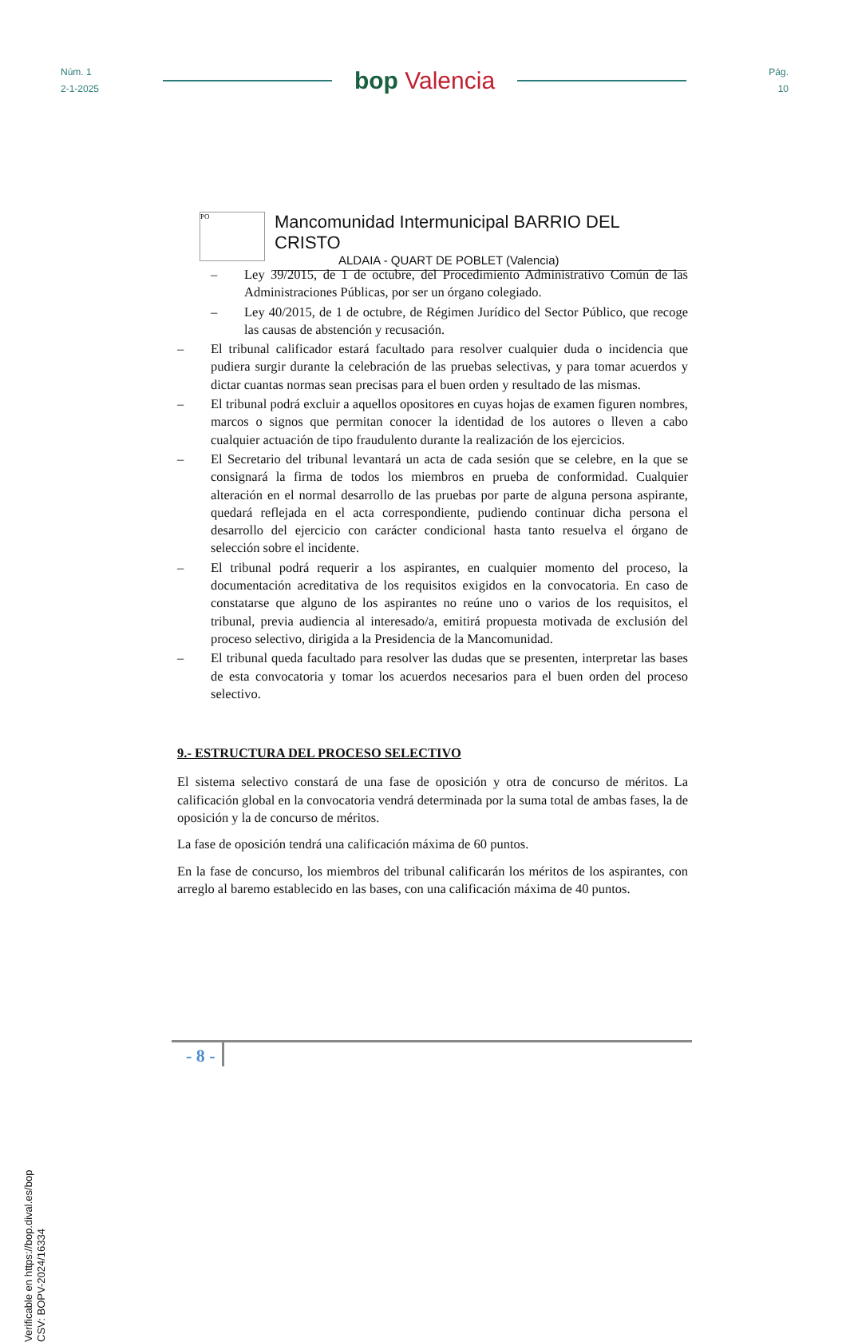Núm. 1
2-1-2025
bop Valencia
Pág.
10
PO
Mancomunidad Intermunicipal BARRIO DEL CRISTO
ALDAIA - QUART DE POBLET (Valencia)
– Ley 39/2015, de 1 de octubre, del Procedimiento Administrativo Común de las Administraciones Públicas, por ser un órgano colegiado.
– Ley 40/2015, de 1 de octubre, de Régimen Jurídico del Sector Público, que recoge las causas de abstención y recusación.
– El tribunal calificador estará facultado para resolver cualquier duda o incidencia que pudiera surgir durante la celebración de las pruebas selectivas, y para tomar acuerdos y dictar cuantas normas sean precisas para el buen orden y resultado de las mismas.
– El tribunal podrá excluir a aquellos opositores en cuyas hojas de examen figuren nombres, marcos o signos que permitan conocer la identidad de los autores o lleven a cabo cualquier actuación de tipo fraudulento durante la realización de los ejercicios.
– El Secretario del tribunal levantará un acta de cada sesión que se celebre, en la que se consignará la firma de todos los miembros en prueba de conformidad. Cualquier alteración en el normal desarrollo de las pruebas por parte de alguna persona aspirante, quedará reflejada en el acta correspondiente, pudiendo continuar dicha persona el desarrollo del ejercicio con carácter condicional hasta tanto resuelva el órgano de selección sobre el incidente.
– El tribunal podrá requerir a los aspirantes, en cualquier momento del proceso, la documentación acreditativa de los requisitos exigidos en la convocatoria. En caso de constatarse que alguno de los aspirantes no reúne uno o varios de los requisitos, el tribunal, previa audiencia al interesado/a, emitirá propuesta motivada de exclusión del proceso selectivo, dirigida a la Presidencia de la Mancomunidad.
– El tribunal queda facultado para resolver las dudas que se presenten, interpretar las bases de esta convocatoria y tomar los acuerdos necesarios para el buen orden del proceso selectivo.
9.- ESTRUCTURA DEL PROCESO SELECTIVO
El sistema selectivo constará de una fase de oposición y otra de concurso de méritos. La calificación global en la convocatoria vendrá determinada por la suma total de ambas fases, la de oposición y la de concurso de méritos.
La fase de oposición tendrá una calificación máxima de 60 puntos.
En la fase de concurso, los miembros del tribunal calificarán los méritos de los aspirantes, con arreglo al baremo establecido en las bases, con una calificación máxima de 40 puntos.
- 8 -
Verificable en https://bop.dival.es/bop
CSV: BOPV-2024/16334